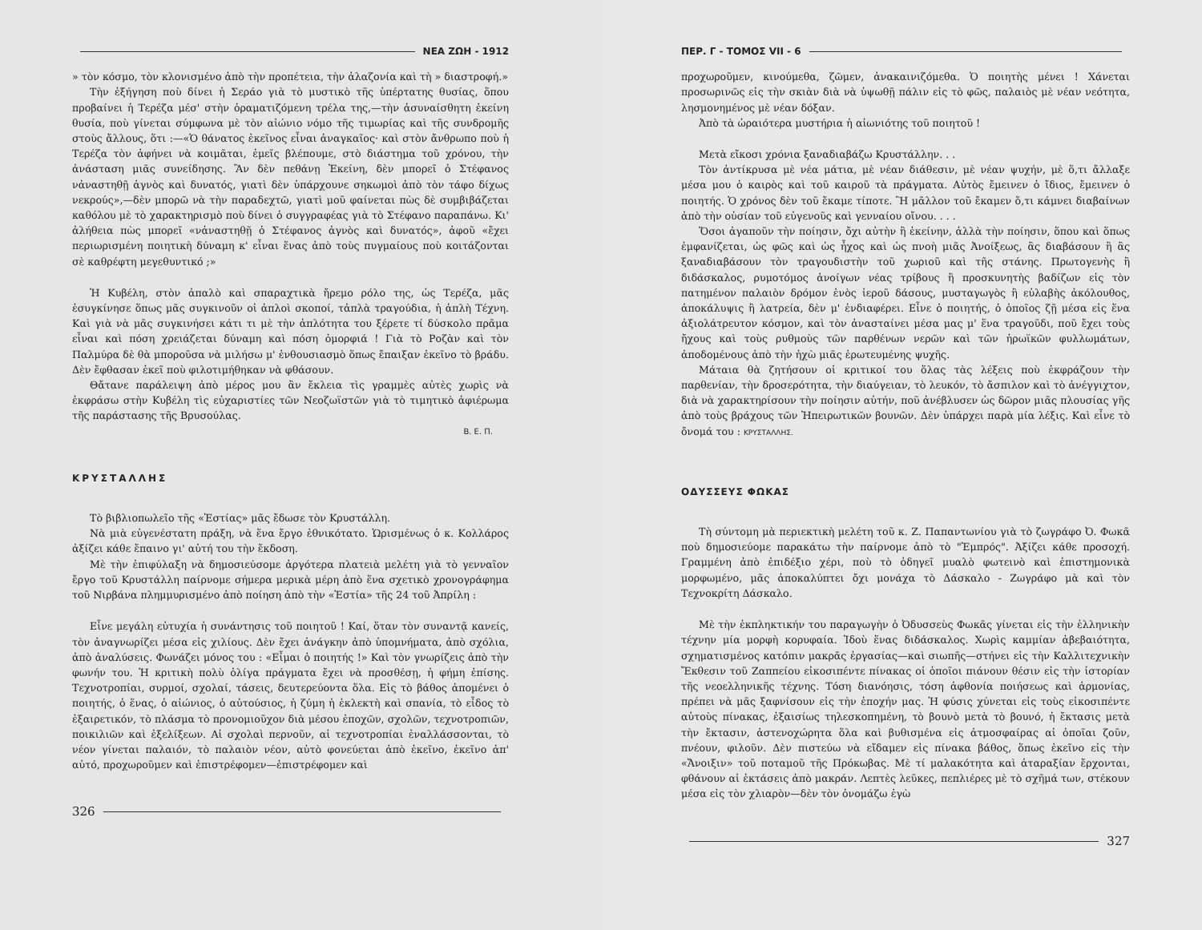ΝΕΑ ΖΩΗ - 1912
» τὸν κόσμο, τὸν κλονισμένο ἀπὸ τὴν προπέτεια, τὴν ἀλαζονία καὶ τὴ » διαστροφή.»
Τὴν ἐξήγηση ποὺ δίνει ἡ Σεράο γιὰ τὸ μυστικὸ τῆς ὑπέρτατης θυσίας, ὅπου προβαίνει ἡ Τερέζα μέσ' στὴν ὁραματιζόμενη τρέλα της,—τὴν ἀσυναίσθητη ἐκείνη θυσία, ποὺ γίνεται σύμφωνα μὲ τὸν αἰώνιο νόμο τῆς τιμωρίας καὶ τῆς συνδρομῆς στοὺς ἄλλους, ὅτι :—«Ὁ θάνατος ἐκεῖνος εἶναι ἀναγκαῖος· καὶ στὸν ἄνθρωπο ποὺ ἡ Τερέζα τὸν ἀφήνει νὰ κοιμᾶται, ἐμεῖς βλέπουμε, στὸ διάστημα τοῦ χρόνου, τὴν ἀνάσταση μιᾶς συνείδησης. Ἂν δὲν πεθάνῃ Ἐκείνη, δὲν μπορεῖ ὁ Στέφανος νἀναστηθῇ ἁγνὸς καὶ δυνατός, γιατὶ δὲν ὑπάρχουνε σηκωμοὶ ἀπὸ τὸν τάφο δίχως νεκρούς»,—δὲν μπορῶ νὰ τὴν παραδεχτῶ, γιατὶ μοῦ φαίνεται πὼς δὲ συμβιβάζεται καθόλου μὲ τὸ χαρακτηρισμὸ ποὺ δίνει ὁ συγγραφέας γιὰ τὸ Στέφανο παραπάνω. Κι' ἀλήθεια πὼς μπορεῖ «νἀναστηθῇ ὁ Στέφανος ἁγνὸς καὶ δυνατός», ἀφοῦ «ἔχει περιωρισμένη ποιητικὴ δύναμη κ' εἶναι ἕνας ἀπὸ τοὺς πυγμαίους ποὺ κοιτάζονται σὲ καθρέφτη μεγεθυντικό ;»
Ἡ Κυβέλη, στὸν ἁπαλὸ καὶ σπαραχτικὰ ἤρεμο ρόλο της, ὡς Τερέζα, μᾶς ἐσυγκίνησε ὅπως μᾶς συγκινοῦν οἱ ἁπλοὶ σκοποί, τἀπλὰ τραγούδια, ἡ ἁπλὴ Τέχνη. Καὶ γιὰ νὰ μᾶς συγκινήσει κάτι τι μὲ τὴν ἁπλότητα του ξέρετε τί δύσκολο πρᾶμα εἶναι καὶ πόση χρειάζεται δύναμη καὶ πόση ὀμορφιά ! Γιὰ τὸ Ροζὰν καὶ τὸν Παλμύρα δὲ θὰ μποροῦσα νὰ μιλήσω μ' ἐνθουσιασμὸ ὅπως ἔπαιξαν ἐκεῖνο τὸ βράδυ. Δὲν ἔφθασαν ἐκεῖ ποὺ φιλοτιμήθηκαν νὰ φθάσουν.
Θἄτανε παράλειψη ἀπὸ μέρος μου ἂν ἔκλεια τὶς γραμμὲς αὐτὲς χωρὶς νὰ ἐκφράσω στὴν Κυβέλη τὶς εὐχαριστίες τῶν Νεοζωϊστῶν γιὰ τὸ τιμητικὸ ἀφιέρωμα τῆς παράστασης τῆς Βρυσούλας.
Β. Ε. Π.
ΚΡΥΣΤΑΛΛΗΣ
Τὸ βιβλιοπωλεῖο τῆς «Ἑστίας» μᾶς ἔδωσε τὸν Κρυστάλλη.
Νὰ μιὰ εὐγενέστατη πράξη, νὰ ἕνα ἔργο ἐθνικότατο. Ὡρισμένως ὁ κ. Κολλάρος ἀξίζει κάθε ἔπαινο γι' αὐτή του τὴν ἔκδοση.
Μὲ τὴν ἐπιφύλαξη νὰ δημοσιεύσομε ἀργότερα πλατειὰ μελέτη γιὰ τὸ γενναῖον ἔργο τοῦ Κρυστάλλη παίρνομε σήμερα μερικὰ μέρη ἀπὸ ἕνα σχετικὸ χρονογράφημα τοῦ Νιρβάνα πλημμυρισμένο ἀπὸ ποίηση ἀπὸ τὴν «Ἑστία» τῆς 24 τοῦ Ἀπρίλη :
Εἶνε μεγάλη εὐτυχία ἡ συνάντησις τοῦ ποιητοῦ ! Καί, ὅταν τὸν συναντᾷ κανείς, τὸν ἀναγνωρίζει μέσα εἰς χιλίους. Δὲν ἔχει ἀνάγκην ἀπὸ ὑπομνήματα, ἀπὸ σχόλια, ἀπὸ ἀναλύσεις. Φωνάζει μόνος του : «Εἶμαι ὁ ποιητής !» Καὶ τὸν γνωρίζεις ἀπὸ τὴν φωνήν του. Ἡ κριτικὴ πολὺ ὀλίγα πράγματα ἔχει νὰ προσθέσῃ, ἡ φήμη ἐπίσης. Τεχνοτροπίαι, συρμοί, σχολαί, τάσεις, δευτερεύοντα ὅλα. Εἰς τὸ βάθος ἀπομένει ὁ ποιητής, ὁ ἕνας, ὁ αἰώνιος, ὁ αὐτούσιος, ἡ ζύμη ἡ ἐκλεκτὴ καὶ σπανία, τὸ εἶδος τὸ ἐξαιρετικόν, τὸ πλάσμα τὸ προνομιοῦχον διὰ μέσου ἐποχῶν, σχολῶν, τεχνοτροπιῶν, ποικιλιῶν καὶ ἐξελίξεων. Αἱ σχολαὶ περνοῦν, αἱ τεχνοτροπίαι ἐναλλάσσονται, τὸ νέον γίνεται παλαιόν, τὸ παλαιὸν νέον, αὐτὸ φονεύεται ἀπὸ ἐκεῖνο, ἐκεῖνο ἀπ' αὐτό, προχωροῦμεν καὶ ἐπιστρέφομεν—ἐπιστρέφομεν καὶ
326
ΠΕΡ. Γ - ΤΟΜΟΣ VII - 6
προχωροῦμεν, κινούμεθα, ζῶμεν, ἀνακαινιζόμεθα. Ὁ ποιητὴς μένει ! Χάνεται προσωρινῶς εἰς τὴν σκιὰν διὰ νὰ ὑψωθῇ πάλιν εἰς τὸ φῶς, παλαιὸς μὲ νέαν νεότητα, λησμονημένος μὲ νέαν δόξαν.
Ἀπὸ τὰ ὡραιότερα μυστήρια ἡ αἰωνιότης τοῦ ποιητοῦ !
Μετὰ εἴκοσι χρόνια ξαναδιαβάζω Κρυστάλλην. . .
Τὸν ἀντίκρυσα μὲ νέα μάτια, μὲ νέαν διάθεσιν, μὲ νέαν ψυχήν, μὲ ὅ,τι ἄλλαξε μέσα μου ὁ καιρὸς καὶ τοῦ καιροῦ τὰ πράγματα. Αὐτὸς ἔμεινεν ὁ ἴδιος, ἔμεινεν ὁ ποιητής. Ὁ χρόνος δὲν τοῦ ἔκαμε τίποτε. Ἢ μᾶλλον τοῦ ἔκαμεν ὅ,τι κάμνει διαβαίνων ἀπὸ τὴν οὐσίαν τοῦ εὐγενοῦς καὶ γενναίου οἴνου. . . .
Ὅσοι ἀγαποῦν τὴν ποίησιν, ὄχι αὐτὴν ἢ ἐκείνην, ἀλλὰ τὴν ποίησιν, ὅπου καὶ ὅπως ἐμφανίζεται, ὡς φῶς καὶ ὡς ἦχος καὶ ὡς πνοὴ μιᾶς Ἀνοίξεως, ἂς διαβάσουν ἢ ἂς ξαναδιαβάσουν τὸν τραγουδιστὴν τοῦ χωριοῦ καὶ τῆς στάνης. Πρωτογενὴς ἢ διδάσκαλος, ρυμοτόμος ἀνοίγων νέας τρίβους ἢ προσκυνητὴς βαδίζων εἰς τὸν πατημένον παλαιὸν δρόμον ἑνὸς ἱεροῦ δάσους, μυσταγωγὸς ἢ εὐλαβὴς ἀκόλουθος, ἀποκάλυψις ἢ λατρεία, δὲν μ' ἐνδιαφέρει. Εἶνε ὁ ποιητής, ὁ ὁποῖος ζῇ μέσα εἰς ἕνα ἀξιολάτρευτον κόσμον, καὶ τὸν ἀνασταίνει μέσα μας μ' ἕνα τραγοῦδι, ποῦ ἔχει τοὺς ἤχους καὶ τοὺς ρυθμοὺς τῶν παρθένων νερῶν καὶ τῶν ἡρωϊκῶν φυλλωμάτων, ἀποδομένους ἀπὸ τὴν ἠχὼ μιᾶς ἐρωτευμένης ψυχῆς.
Μάταια θὰ ζητήσουν οἱ κριτικοί του ὅλας τὰς λέξεις ποὺ ἐκφράζουν τὴν παρθενίαν, τὴν δροσερότητα, τὴν διαύγειαν, τὸ λευκόν, τὸ ἄσπιλον καὶ τὸ ἀνέγγιχτον, διὰ νὰ χαρακτηρίσουν τὴν ποίησιν αὐτήν, ποῦ ἀνέβλυσεν ὡς δῶρον μιᾶς πλουσίας γῆς ἀπὸ τοὺς βράχους τῶν Ἠπειρωτικῶν βουνῶν. Δὲν ὑπάρχει παρὰ μία λέξις. Καὶ εἶνε τὸ ὄνομά του : ΚΡΥΣΤΑΛΛΗΣ.
ΟΔΥΣΣΕΥΣ ΦΩΚΑΣ
Τὴ σύντομη μὰ περιεκτικὴ μελέτη τοῦ κ. Ζ. Παπαντωνίου γιὰ τὸ ζωγράφο Ὀ. Φωκᾶ ποὺ δημοσιεύομε παρακάτω τὴν παίρνομε ἀπὸ τὸ "Ἐμπρός". Ἀξίζει κάθε προσοχή. Γραμμένη ἀπὸ ἐπιδέξιο χέρι, ποὺ τὸ ὁδηγεῖ μυαλὸ φωτεινὸ καὶ ἐπιστημονικὰ μορφωμένο, μᾶς ἀποκαλύπτει ὄχι μονάχα τὸ Δάσκαλο - Ζωγράφο μὰ καὶ τὸν Τεχνοκρίτη Δάσκαλο.
Μὲ τὴν ἐκπληκτικήν του παραγωγὴν ὁ Ὀδυσσεὺς Φωκᾶς γίνεται εἰς τὴν ἑλληνικὴν τέχνην μία μορφὴ κορυφαία. Ἰδοὺ ἕνας διδάσκαλος. Χωρὶς καμμίαν ἀβεβαιότητα, σχηματισμένος κατόπιν μακρᾶς ἐργασίας—καὶ σιωπῆς—στήνει εἰς τὴν Καλλιτεχνικὴν Ἔκθεσιν τοῦ Ζαππείου εἰκοσιπέντε πίνακας οἱ ὁποῖοι πιάνουν θέσιν εἰς τὴν ἱστορίαν τῆς νεοελληνικῆς τέχνης. Τόση διανόησις, τόση ἀφθονία ποιήσεως καὶ ἁρμονίας, πρέπει νὰ μᾶς ξαφνίσουν εἰς τὴν ἐποχήν μας. Ἡ φύσις χύνεται εἰς τοὺς εἰκοσιπέντε αὐτοὺς πίνακας, ἐξαισίως τηλεσκοπημένη, τὸ βουνὸ μετὰ τὸ βουνό, ἡ ἔκτασις μετὰ τὴν ἔκτασιν, ἀστενοχώρητα ὅλα καὶ βυθισμένα εἰς ἀτμοσφαίρας αἱ ὁποῖαι ζοῦν, πνέουν, φιλοῦν. Δὲν πιστεύω νὰ εἴδαμεν εἰς πίνακα βάθος, ὅπως ἐκεῖνο εἰς τὴν «Ἄνοιξιν» τοῦ ποταμοῦ τῆς Πρόκωβας. Μὲ τί μαλακότητα καὶ ἀταραξίαν ἔρχονται, φθάνουν αἱ ἐκτάσεις ἀπὸ μακράν. Λεπτὲς λεῦκες, πεπλιέρες μὲ τὸ σχῆμά των, στέκουν μέσα εἰς τὸν χλιαρὸν—δὲν τὸν ὀνομάζω ἐγὼ
327